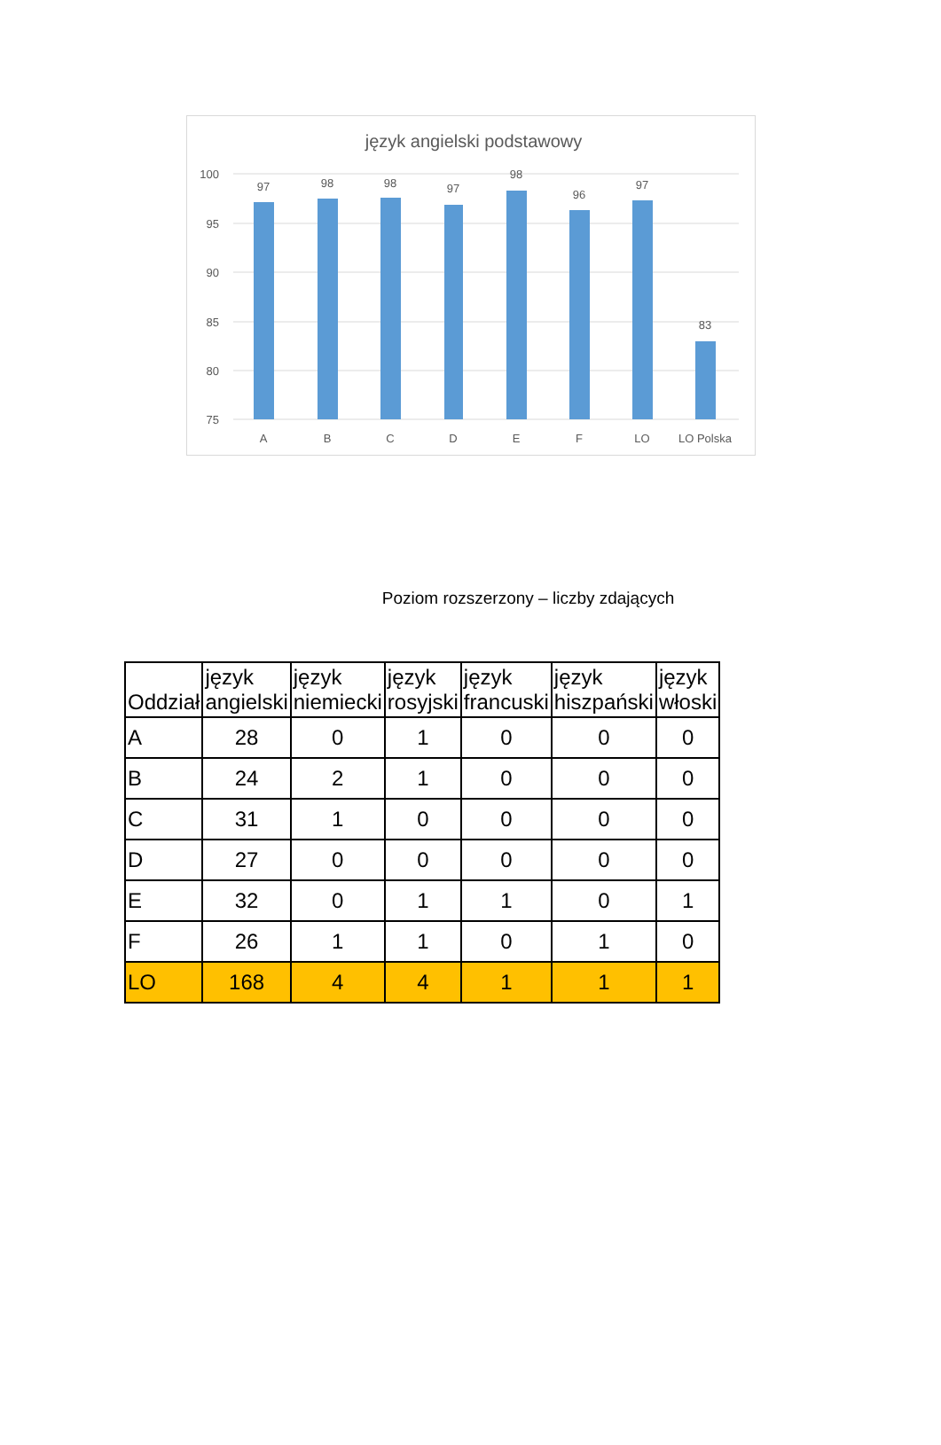język angielski podstawowy
100
95
90
85
80
75
97
98
98
97
98
96
97
83
A
B
C
D
E
F
LO
LO Polska
Poziom rozszerzony – liczby zdających
| Oddział | język angielski | język niemiecki | język rosyjski | język francuski | język hiszpański | język włoski |
| --- | --- | --- | --- | --- | --- | --- |
| A | 28 | 0 | 1 | 0 | 0 | 0 |
| B | 24 | 2 | 1 | 0 | 0 | 0 |
| C | 31 | 1 | 0 | 0 | 0 | 0 |
| D | 27 | 0 | 0 | 0 | 0 | 0 |
| E | 32 | 0 | 1 | 1 | 0 | 1 |
| F | 26 | 1 | 1 | 0 | 1 | 0 |
| LO | 168 | 4 | 4 | 1 | 1 | 1 |